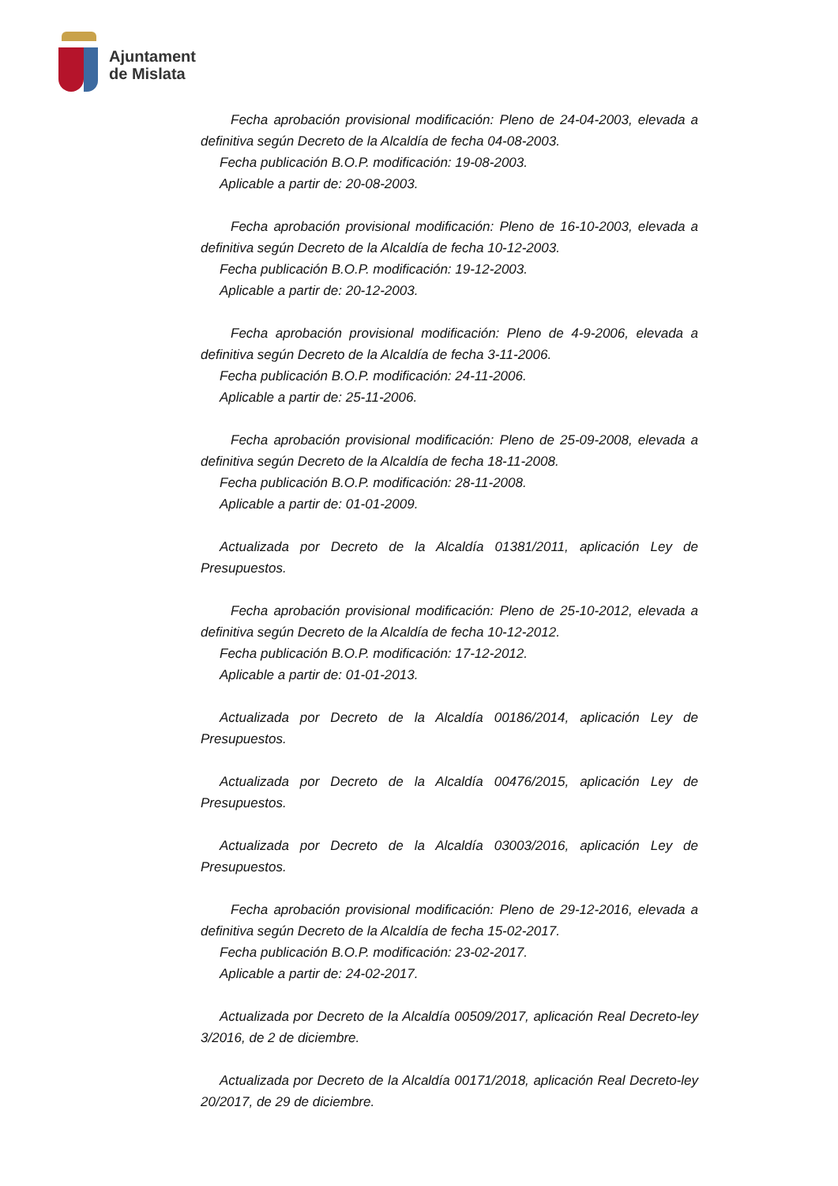Ajuntament
de Mislata
Fecha aprobación provisional modificación: Pleno de 24-04-2003, elevada a definitiva según Decreto de la Alcaldía de fecha 04-08-2003.
Fecha publicación B.O.P. modificación: 19-08-2003.
Aplicable a partir de: 20-08-2003.
Fecha aprobación provisional modificación: Pleno de 16-10-2003, elevada a definitiva según Decreto de la Alcaldía de fecha 10-12-2003.
Fecha publicación B.O.P. modificación: 19-12-2003.
Aplicable a partir de: 20-12-2003.
Fecha aprobación provisional modificación: Pleno de 4-9-2006, elevada a definitiva según Decreto de la Alcaldía de fecha 3-11-2006.
Fecha publicación B.O.P. modificación: 24-11-2006.
Aplicable a partir de: 25-11-2006.
Fecha aprobación provisional modificación: Pleno de 25-09-2008, elevada a definitiva según Decreto de la Alcaldía de fecha 18-11-2008.
Fecha publicación B.O.P. modificación: 28-11-2008.
Aplicable a partir de: 01-01-2009.
Actualizada por Decreto de la Alcaldía 01381/2011, aplicación Ley de Presupuestos.
Fecha aprobación provisional modificación: Pleno de 25-10-2012, elevada a definitiva según Decreto de la Alcaldía de fecha 10-12-2012.
Fecha publicación B.O.P. modificación: 17-12-2012.
Aplicable a partir de: 01-01-2013.
Actualizada por Decreto de la Alcaldía 00186/2014, aplicación Ley de Presupuestos.
Actualizada por Decreto de la Alcaldía 00476/2015, aplicación Ley de Presupuestos.
Actualizada por Decreto de la Alcaldía 03003/2016, aplicación Ley de Presupuestos.
Fecha aprobación provisional modificación: Pleno de 29-12-2016, elevada a definitiva según Decreto de la Alcaldía de fecha 15-02-2017.
Fecha publicación B.O.P. modificación: 23-02-2017.
Aplicable a partir de: 24-02-2017.
Actualizada por Decreto de la Alcaldía 00509/2017, aplicación Real Decreto-ley 3/2016, de 2 de diciembre.
Actualizada por Decreto de la Alcaldía 00171/2018, aplicación Real Decreto-ley 20/2017, de 29 de diciembre.